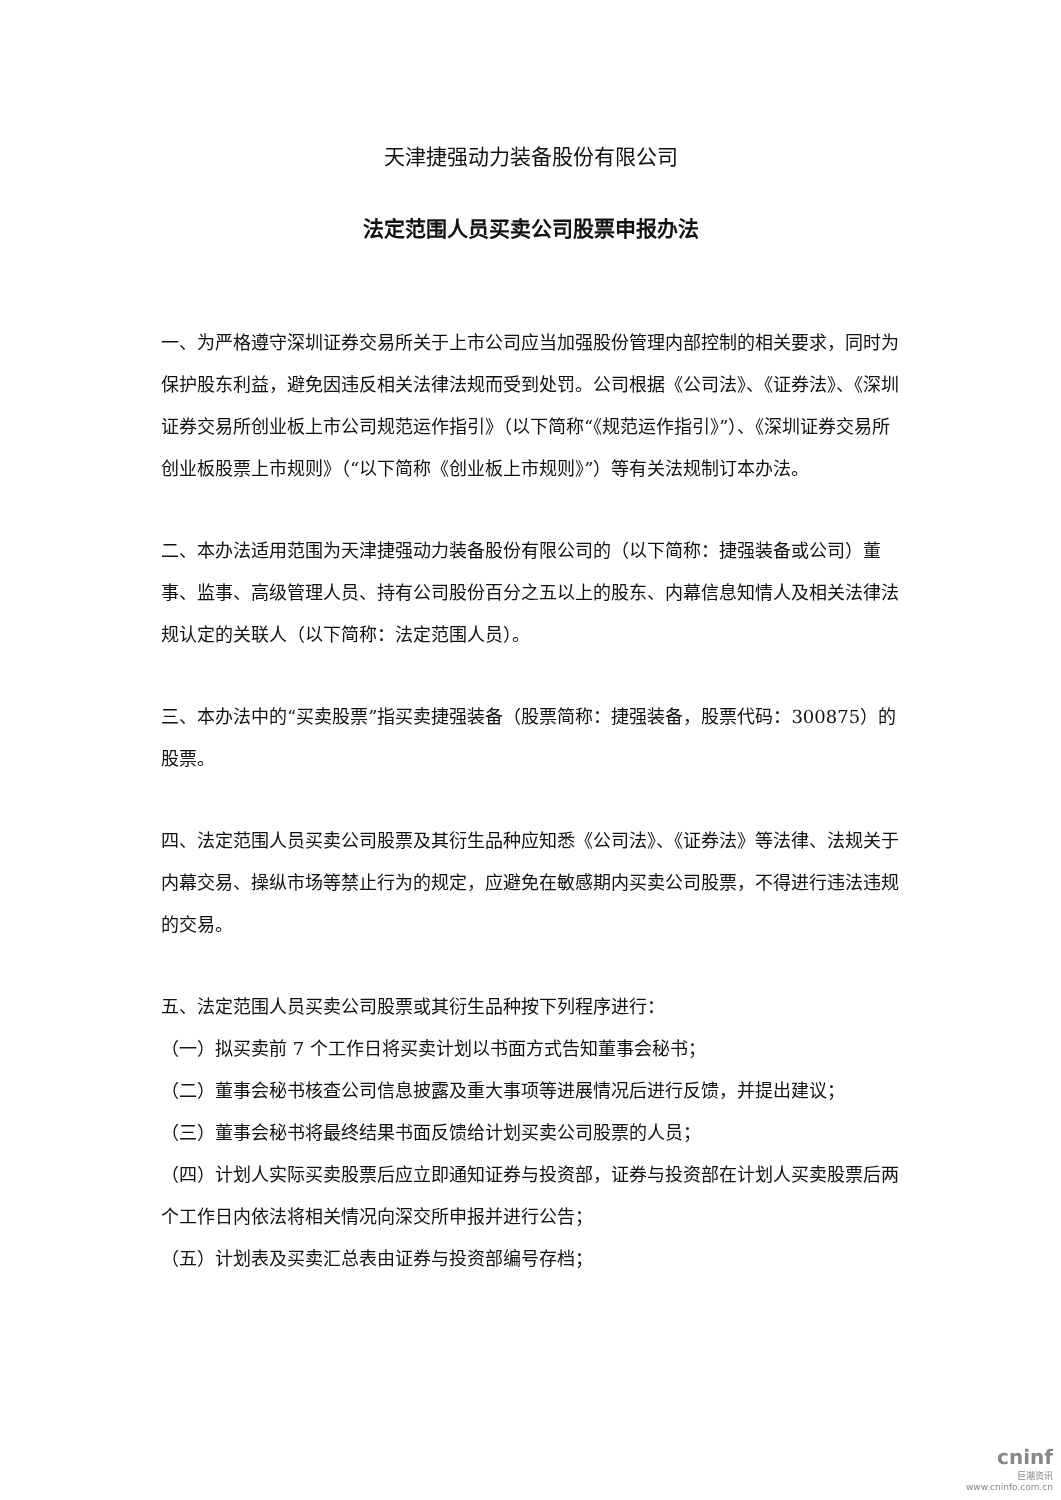天津捷强动力装备股份有限公司
法定范围人员买卖公司股票申报办法
一、为严格遵守深圳证券交易所关于上市公司应当加强股份管理内部控制的相关要求，同时为保护股东利益，避免因违反相关法律法规而受到处罚。公司根据《公司法》、《证券法》、《深圳证券交易所创业板上市公司规范运作指引》（以下简称“《规范运作指引》”）、《深圳证券交易所创业板股票上市规则》（“以下简称《创业板上市规则》”）等有关法规制订本办法。
二、本办法适用范围为天津捷强动力装备股份有限公司的（以下简称：捷强装备或公司）董事、监事、高级管理人员、持有公司股份百分之五以上的股东、内幕信息知情人及相关法律法规认定的关联人（以下简称：法定范围人员）。
三、本办法中的“买卖股票”指买卖捷强装备（股票简称：捷强装备，股票代码：300875）的股票。
四、法定范围人员买卖公司股票及其衍生品种应知悉《公司法》、《证券法》等法律、法规关于内幕交易、操纵市场等禁止行为的规定，应避免在敏感期内买卖公司股票，不得进行违法违规的交易。
五、法定范围人员买卖公司股票或其衍生品种按下列程序进行：
（一）拟买卖前 7 个工作日将买卖计划以书面方式告知董事会秘书；
（二）董事会秘书核查公司信息披露及重大事项等进展情况后进行反馈，并提出建议；
（三）董事会秘书将最终结果书面反馈给计划买卖公司股票的人员；
（四）计划人实际买卖股票后应立即通知证券与投资部，证券与投资部在计划人买卖股票后两个工作日内依法将相关情况向深交所申报并进行公告；
（五）计划表及买卖汇总表由证券与投资部编号存档；
cninf
巨潮资讯
www.cninfo.com.cn